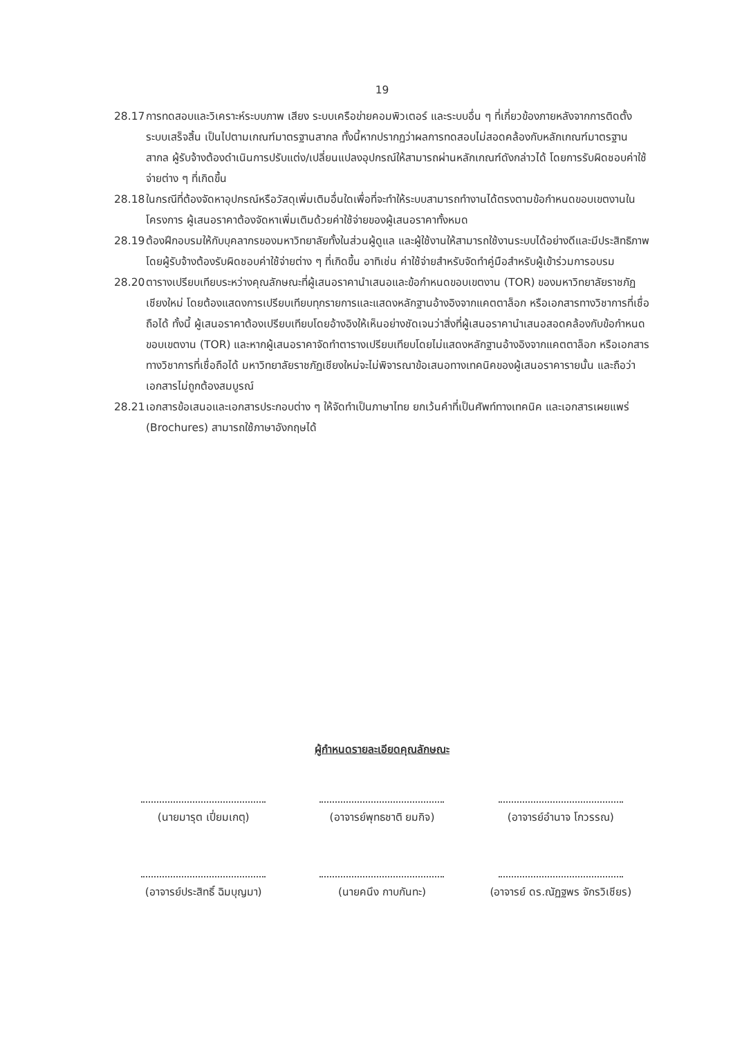19
28.17
การทดสอบและวิเคราะห์ระบบภาพ เสียง ระบบเครือข่ายคอมพิวเตอร์ และระบบอื่น ๆ ที่เกี่ยวข้องภายหลังจากการติดตั้งระบบเสร็จสิ้น เป็นไปตามเกณฑ์มาตรฐานสากล ทั้งนี้หากปรากฏว่าผลการทดสอบไม่สอดคล้องกับหลักเกณฑ์มาตรฐานสากล ผู้รับจ้างต้องดำเนินการปรับแต่ง/เปลี่ยนแปลงอุปกรณ์ให้สามารถผ่านหลักเกณฑ์ดังกล่าวได้ โดยการรับผิดชอบค่าใช้จ่ายต่าง ๆ ที่เกิดขึ้น
28.18
ในกรณีที่ต้องจัดหาอุปกรณ์หรือวัสดุเพิ่มเติมอื่นใดเพื่อที่จะทำให้ระบบสามารถทำงานได้ตรงตามข้อกำหนดขอบเขตงานในโครงการ ผู้เสนอราคาต้องจัดหาเพิ่มเติมด้วยค่าใช้จ่ายของผู้เสนอราคาทั้งหมด
28.19
ต้องฝึกอบรมให้กับบุคลากรของมหาวิทยาลัยทั้งในส่วนผู้ดูแล และผู้ใช้งานให้สามารถใช้งานระบบได้อย่างดีและมีประสิทธิภาพ โดยผู้รับจ้างต้องรับผิดชอบค่าใช้จ่ายต่าง ๆ ที่เกิดขึ้น อาทิเช่น ค่าใช้จ่ายสำหรับจัดทำคู่มือสำหรับผู้เข้าร่วมการอบรม
28.20
ตารางเปรียบเทียบระหว่างคุณลักษณะที่ผู้เสนอราคานำเสนอและข้อกำหนดขอบเขตงาน (TOR) ของมหาวิทยาลัยราชภัฏเชียงใหม่ โดยต้องแสดงการเปรียบเทียบทุกรายการและแสดงหลักฐานอ้างอิงจากแคตตาล็อก หรือเอกสารทางวิชาการที่เชื่อถือได้ ทั้งนี้ ผู้เสนอราคาต้องเปรียบเทียบโดยอ้างอิงให้เห็นอย่างชัดเจนว่าสิ่งที่ผู้เสนอราคานำเสนอสอดคล้องกับข้อกำหนดขอบเขตงาน (TOR) และหากผู้เสนอราคาจัดทำตารางเปรียบเทียบโดยไม่แสดงหลักฐานอ้างอิงจากแคตตาล็อก หรือเอกสารทางวิชาการที่เชื่อถือได้ มหาวิทยาลัยราชภัฏเชียงใหม่จะไม่พิจารณาข้อเสนอทางเทคนิคของผู้เสนอราคารายนั้น และถือว่าเอกสารไม่ถูกต้องสมบูรณ์
28.21
เอกสารข้อเสนอและเอกสารประกอบต่าง ๆ ให้จัดทำเป็นภาษาไทย ยกเว้นคำที่เป็นศัพท์ทางเทคนิค และเอกสารเผยแพร่ (Brochures) สามารถใช้ภาษาอังกฤษได้
ผู้กำหนดรายละเอียดคุณลักษณะ
(นายมารุต เปี่ยมเกตุ)
(อาจารย์พุทธชาติ ยมกิจ)
(อาจารย์อำนาจ โกวรรณ)
(อาจารย์ประสิทธิ์ ฉิมบุญมา)
(นายคนึง กาบกันทะ)
(อาจารย์ ดร.ณัฏฐพร จักรวิเชียร)